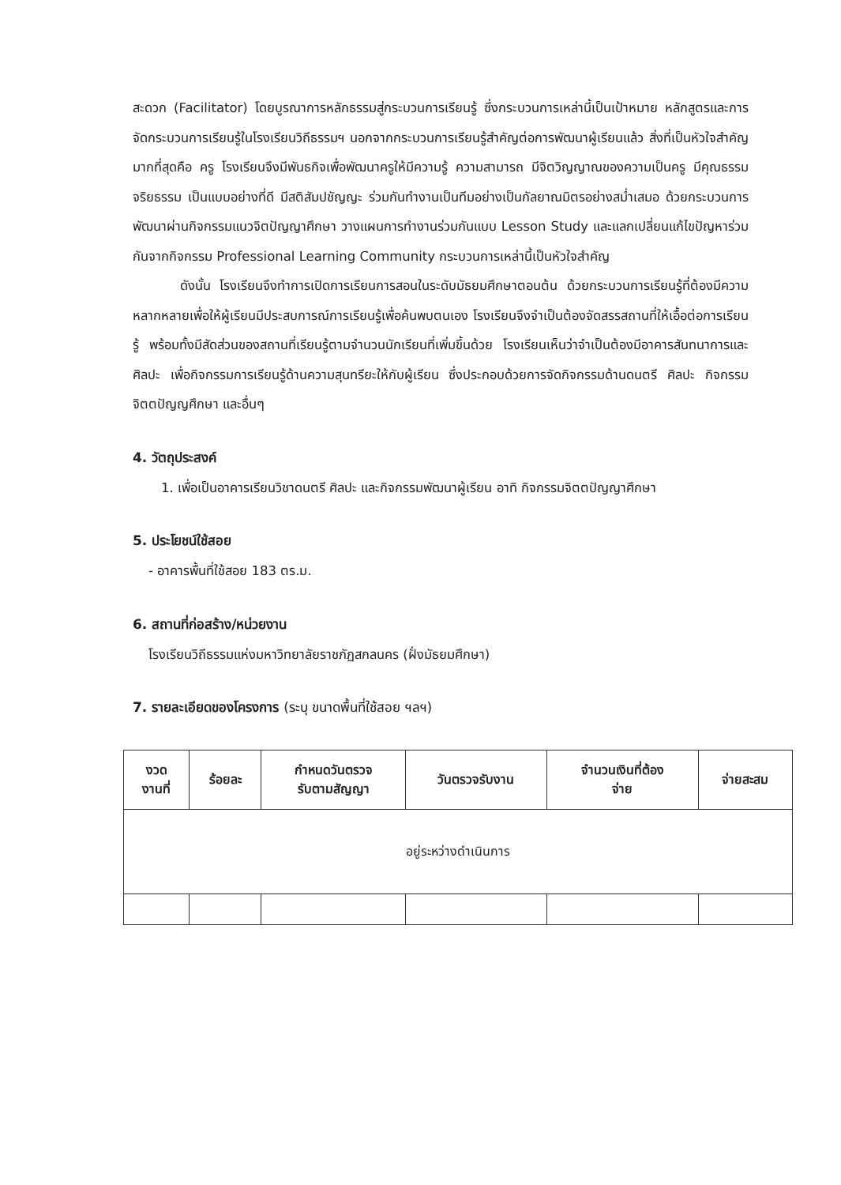สะดวก (Facilitator) โดยบูรณาการหลักธรรมสู่กระบวนการเรียนรู้ ซึ่งกระบวนการเหล่านี้เป็นเป้าหมาย หลักสูตรและการจัดกระบวนการเรียนรู้ในโรงเรียนวิถีธรรมฯ นอกจากกระบวนการเรียนรู้สำคัญต่อการพัฒนาผู้เรียนแล้ว สิ่งที่เป็นหัวใจสำคัญมากที่สุดคือ ครู โรงเรียนจึงมีพันธกิจเพื่อพัฒนาครูให้มีความรู้ ความสามารถ มีจิตวิญญาณของความเป็นครู มีคุณธรรมจริยธรรม เป็นแบบอย่างที่ดี มีสติสัมปชัญญะ ร่วมกันทำงานเป็นทีมอย่างเป็นกัลยาณมิตรอย่างสม่ำเสมอ ด้วยกระบวนการพัฒนาผ่านกิจกรรมแนวจิตปัญญาศึกษา วางแผนการทำงานร่วมกันแบบ Lesson Study และแลกเปลี่ยนแก้ไขปัญหาร่วมกันจากกิจกรรม Professional Learning Community กระบวนการเหล่านี้เป็นหัวใจสำคัญ
ดังนั้น โรงเรียนจึงทำการเปิดการเรียนการสอนในระดับมัธยมศึกษาตอนต้น ด้วยกระบวนการเรียนรู้ที่ต้องมีความหลากหลายเพื่อให้ผู้เรียนมีประสบการณ์การเรียนรู้เพื่อค้นพบตนเอง โรงเรียนจึงจำเป็นต้องจัดสรรสถานที่ให้เอื้อต่อการเรียนรู้ พร้อมทั้งมีสัดส่วนของสถานที่เรียนรู้ตามจำนวนนักเรียนที่เพิ่มขึ้นด้วย โรงเรียนเห็นว่าจำเป็นต้องมีอาคารสันทนาการและศิลปะ เพื่อกิจกรรมการเรียนรู้ด้านความสุนทรียะให้กับผู้เรียน ซึ่งประกอบด้วยการจัดกิจกรรมด้านดนตรี ศิลปะ กิจกรรมจิตตปัญญศึกษา และอื่นๆ
4. วัตถุประสงค์
1. เพื่อเป็นอาคารเรียนวิชาดนตรี ศิลปะ และกิจกรรมพัฒนาผู้เรียน อาทิ กิจกรรมจิตตปัญญาศึกษา
5. ประโยชน์ใช้สอย
- อาคารพื้นที่ใช้สอย 183 ตร.ม.
6. สถานที่ก่อสร้าง/หน่วยงาน
โรงเรียนวิถีธรรมแห่งมหาวิทยาลัยราชภัฏสกลนคร (ฝั่งมัธยมศึกษา)
7. รายละเอียดของโครงการ (ระบุ ขนาดพื้นที่ใช้สอย ฯลฯ)
| งวด งานที่ | ร้อยละ | กำหนดวันตรวจ รับตามสัญญา | วันตรวจรับงาน | จำนวนเงินที่ต้อง จ่าย | จ่ายสะสม |
| --- | --- | --- | --- | --- | --- |
| อยู่ระหว่างดำเนินการ | | | | | |